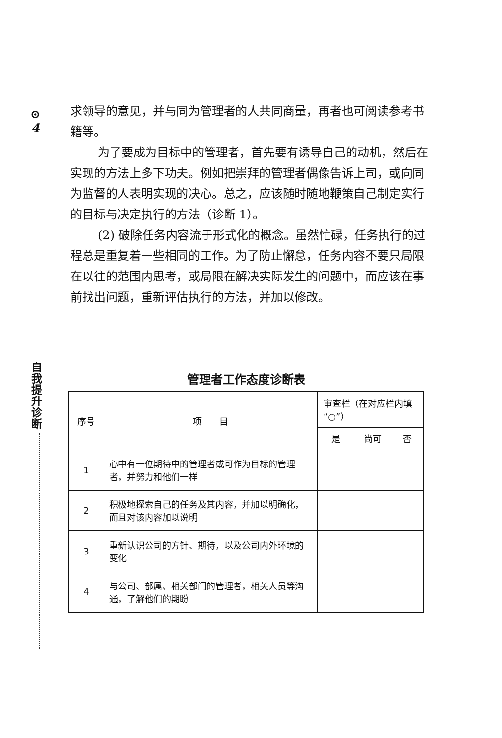⊙
4
自我提升诊断
求领导的意见，并与同为管理者的人共同商量，再者也可阅读参考书籍等。
为了要成为目标中的管理者，首先要有诱导自己的动机，然后在实现的方法上多下功夫。例如把崇拜的管理者偶像告诉上司，或向同为监督的人表明实现的决心。总之，应该随时随地鞭策自己制定实行的目标与决定执行的方法（诊断 1）。
(2) 破除任务内容流于形式化的概念。虽然忙碌，任务执行的过程总是重复着一些相同的工作。为了防止懈怠，任务内容不要只局限在以往的范围内思考，或局限在解决实际发生的问题中，而应该在事前找出问题，重新评估执行的方法，并加以修改。
管理者工作态度诊断表
| 序号 | 项 目 | 审查栏（在对应栏内填“○”） | | |
| --- | --- | --- | --- | --- |
| | | 是 | 尚可 | 否 |
| 1 | 心中有一位期待中的管理者或可作为目标的管理者，并努力和他们一样 | | | |
| 2 | 积极地探索自己的任务及其内容，并加以明确化，而且对该内容加以说明 | | | |
| 3 | 重新认识公司的方针、期待，以及公司内外环境的变化 | | | |
| 4 | 与公司、部属、相关部门的管理者，相关人员等沟通，了解他们的期盼 | | | |